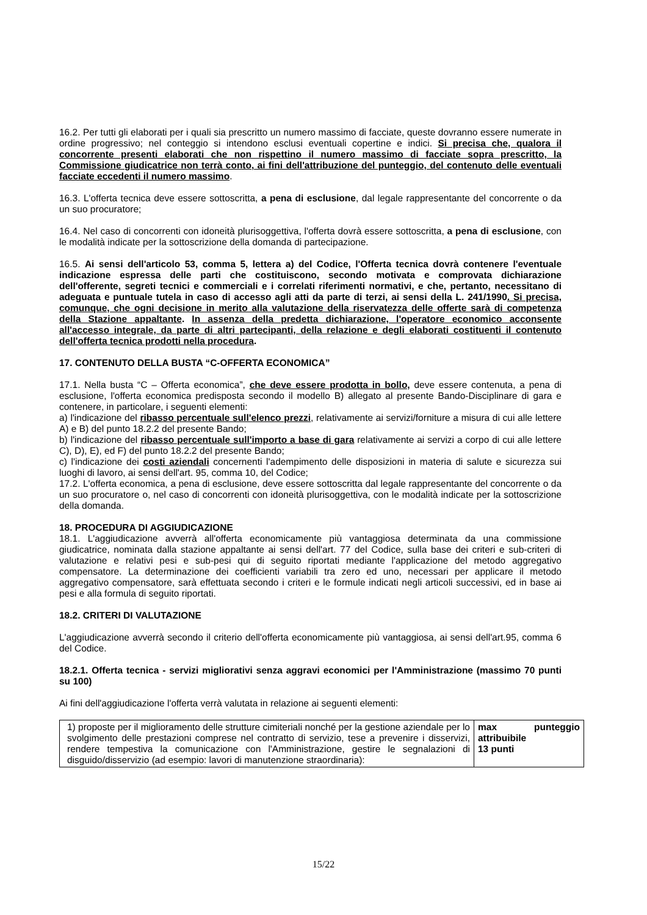16.2. Per tutti gli elaborati per i quali sia prescritto un numero massimo di facciate, queste dovranno essere numerate in ordine progressivo; nel conteggio si intendono esclusi eventuali copertine e indici. Si precisa che, qualora il concorrente presenti elaborati che non rispettino il numero massimo di facciate sopra prescritto, la Commissione giudicatrice non terrà conto, ai fini dell'attribuzione del punteggio, del contenuto delle eventuali facciate eccedenti il numero massimo.
16.3. L'offerta tecnica deve essere sottoscritta, a pena di esclusione, dal legale rappresentante del concorrente o da un suo procuratore;
16.4. Nel caso di concorrenti con idoneità plurisoggettiva, l'offerta dovrà essere sottoscritta, a pena di esclusione, con le modalità indicate per la sottoscrizione della domanda di partecipazione.
16.5. Ai sensi dell'articolo 53, comma 5, lettera a) del Codice, l'Offerta tecnica dovrà contenere l'eventuale indicazione espressa delle parti che costituiscono, secondo motivata e comprovata dichiarazione dell'offerente, segreti tecnici e commerciali e i correlati riferimenti normativi, e che, pertanto, necessitano di adeguata e puntuale tutela in caso di accesso agli atti da parte di terzi, ai sensi della L. 241/1990. Si precisa, comunque, che ogni decisione in merito alla valutazione della riservatezza delle offerte sarà di competenza della Stazione appaltante. In assenza della predetta dichiarazione, l'operatore economico acconsente all'accesso integrale, da parte di altri partecipanti, della relazione e degli elaborati costituenti il contenuto dell'offerta tecnica prodotti nella procedura.
17. CONTENUTO DELLA BUSTA “C-OFFERTA ECONOMICA”
17.1. Nella busta “C – Offerta economica”, che deve essere prodotta in bollo, deve essere contenuta, a pena di esclusione, l'offerta economica predisposta secondo il modello B) allegato al presente Bando-Disciplinare di gara e contenere, in particolare, i seguenti elementi:
a) l'indicazione del ribasso percentuale sull'elenco prezzi, relativamente ai servizi/forniture a misura di cui alle lettere A) e B) del punto 18.2.2 del presente Bando;
b) l'indicazione del ribasso percentuale sull'importo a base di gara relativamente ai servizi a corpo di cui alle lettere C), D), E), ed F) del punto 18.2.2 del presente Bando;
c) l'indicazione dei costi aziendali concernenti l'adempimento delle disposizioni in materia di salute e sicurezza sui luoghi di lavoro, ai sensi dell'art. 95, comma 10, del Codice;
17.2. L'offerta economica, a pena di esclusione, deve essere sottoscritta dal legale rappresentante del concorrente o da un suo procuratore o, nel caso di concorrenti con idoneità plurisoggettiva, con le modalità indicate per la sottoscrizione della domanda.
18. PROCEDURA DI AGGIUDICAZIONE
18.1. L'aggiudicazione avverrà all'offerta economicamente più vantaggiosa determinata da una commissione giudicatrice, nominata dalla stazione appaltante ai sensi dell'art. 77 del Codice, sulla base dei criteri e sub-criteri di valutazione e relativi pesi e sub-pesi qui di seguito riportati mediante l'applicazione del metodo aggregativo compensatore. La determinazione dei coefficienti variabili tra zero ed uno, necessari per applicare il metodo aggregativo compensatore, sarà effettuata secondo i criteri e le formule indicati negli articoli successivi, ed in base ai pesi e alla formula di seguito riportati.
18.2. CRITERI DI VALUTAZIONE
L'aggiudicazione avverrà secondo il criterio dell'offerta economicamente più vantaggiosa, ai sensi dell'art.95, comma 6 del Codice.
18.2.1. Offerta tecnica - servizi migliorativi senza aggravi economici per l'Amministrazione (massimo 70 punti su 100)
Ai fini dell'aggiudicazione l'offerta verrà valutata in relazione ai seguenti elementi:
| 1) proposte per il miglioramento delle strutture cimiteriali nonché per la gestione aziendale per lo svolgimento delle prestazioni comprese nel contratto di servizio, tese a prevenire i disservizi, rendere tempestiva la comunicazione con l'Amministrazione, gestire le segnalazioni di disguido/disservizio (ad esempio: lavori di manutenzione straordinaria): | max punteggio attribuibile 13 punti |
15/22